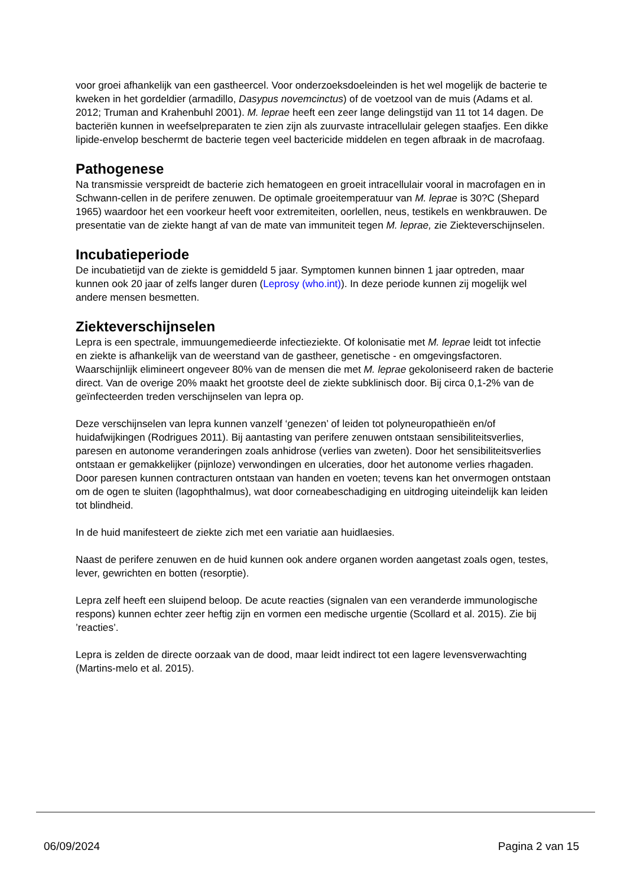voor groei afhankelijk van een gastheercel. Voor onderzoeksdoeleinden is het wel mogelijk de bacterie te kweken in het gordeldier (armadillo, Dasypus novemcinctus) of de voetzool van de muis (Adams et al. 2012; Truman and Krahenbuhl 2001). M. leprae heeft een zeer lange delingstijd van 11 tot 14 dagen. De bacteriën kunnen in weefselpreparaten te zien zijn als zuurvaste intracellulair gelegen staafjes. Een dikke lipide-envelop beschermt de bacterie tegen veel bactericide middelen en tegen afbraak in de macrofaag.
Pathogenese
Na transmissie verspreidt de bacterie zich hematogeen en groeit intracellulair vooral in macrofagen en in Schwann-cellen in de perifere zenuwen. De optimale groeitemperatuur van M. leprae is 30?C (Shepard 1965) waardoor het een voorkeur heeft voor extremiteiten, oorlellen, neus, testikels en wenkbrauwen. De presentatie van de ziekte hangt af van de mate van immuniteit tegen M. leprae, zie Ziekteverschijnselen.
Incubatieperiode
De incubatietijd van de ziekte is gemiddeld 5 jaar. Symptomen kunnen binnen 1 jaar optreden, maar kunnen ook 20 jaar of zelfs langer duren (Leprosy (who.int)). In deze periode kunnen zij mogelijk wel andere mensen besmetten.
Ziekteverschijnselen
Lepra is een spectrale, immuungemedieerde infectieziekte. Of kolonisatie met M. leprae leidt tot infectie en ziekte is afhankelijk van de weerstand van de gastheer, genetische - en omgevingsfactoren. Waarschijnlijk elimineert ongeveer 80% van de mensen die met M. leprae gekoloniseerd raken de bacterie direct. Van de overige 20% maakt het grootste deel de ziekte subklinisch door. Bij circa 0,1-2% van de geïnfecteerden treden verschijnselen van lepra op.
Deze verschijnselen van lepra kunnen vanzelf ‘genezen’ of leiden tot polyneuropathieën en/of huidafwijkingen (Rodrigues 2011). Bij aantasting van perifere zenuwen ontstaan sensibiliteitsverlies, paresen en autonome veranderingen zoals anhidrose (verlies van zweten). Door het sensibiliteitsverlies ontstaan er gemakkelijker (pijnloze) verwondingen en ulceraties, door het autonome verlies rhagaden. Door paresen kunnen contracturen ontstaan van handen en voeten; tevens kan het onvermogen ontstaan om de ogen te sluiten (lagophthalmus), wat door corneabeschadiging en uitdroging uiteindelijk kan leiden tot blindheid.
In de huid manifesteert de ziekte zich met een variatie aan huidlaesies.
Naast de perifere zenuwen en de huid kunnen ook andere organen worden aangetast zoals ogen, testes, lever, gewrichten en botten (resorptie).
Lepra zelf heeft een sluipend beloop. De acute reacties (signalen van een veranderde immunologische respons) kunnen echter zeer heftig zijn en vormen een medische urgentie (Scollard et al. 2015). Zie bij ’reacties’.
Lepra is zelden de directe oorzaak van de dood, maar leidt indirect tot een lagere levensverwachting (Martins-melo et al. 2015).
06/09/2024 Pagina 2 van 15